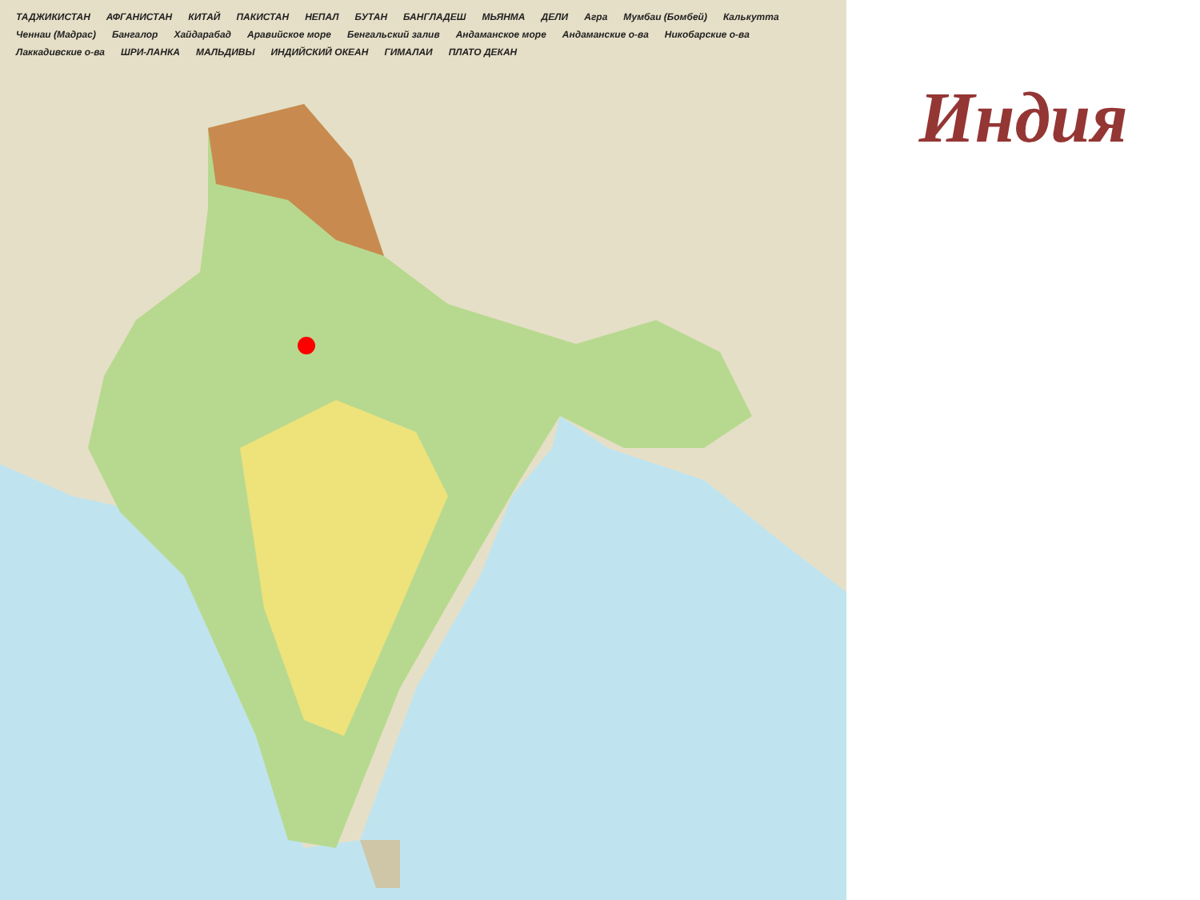ТАДЖИКИСТАН АФГАНИСТАН КИТАЙ ПАКИСТАН НЕПАЛ БУТАН БАНГЛАДЕШ МЬЯНМА ДЕЛИ Агра Мумбаи (Бомбей) Калькутта Ченнаи (Мадрас) Бангалор Хайдарабад Аравийское море Бенгальский залив Андаманское море Андаманские о-ва Никобарские о-ва Лаккадивские о-ва ШРИ-ЛАНКА МАЛЬДИВЫ ИНДИЙСКИЙ ОКЕАН ГИМАЛАИ ПЛАТО ДЕКАН
Индия